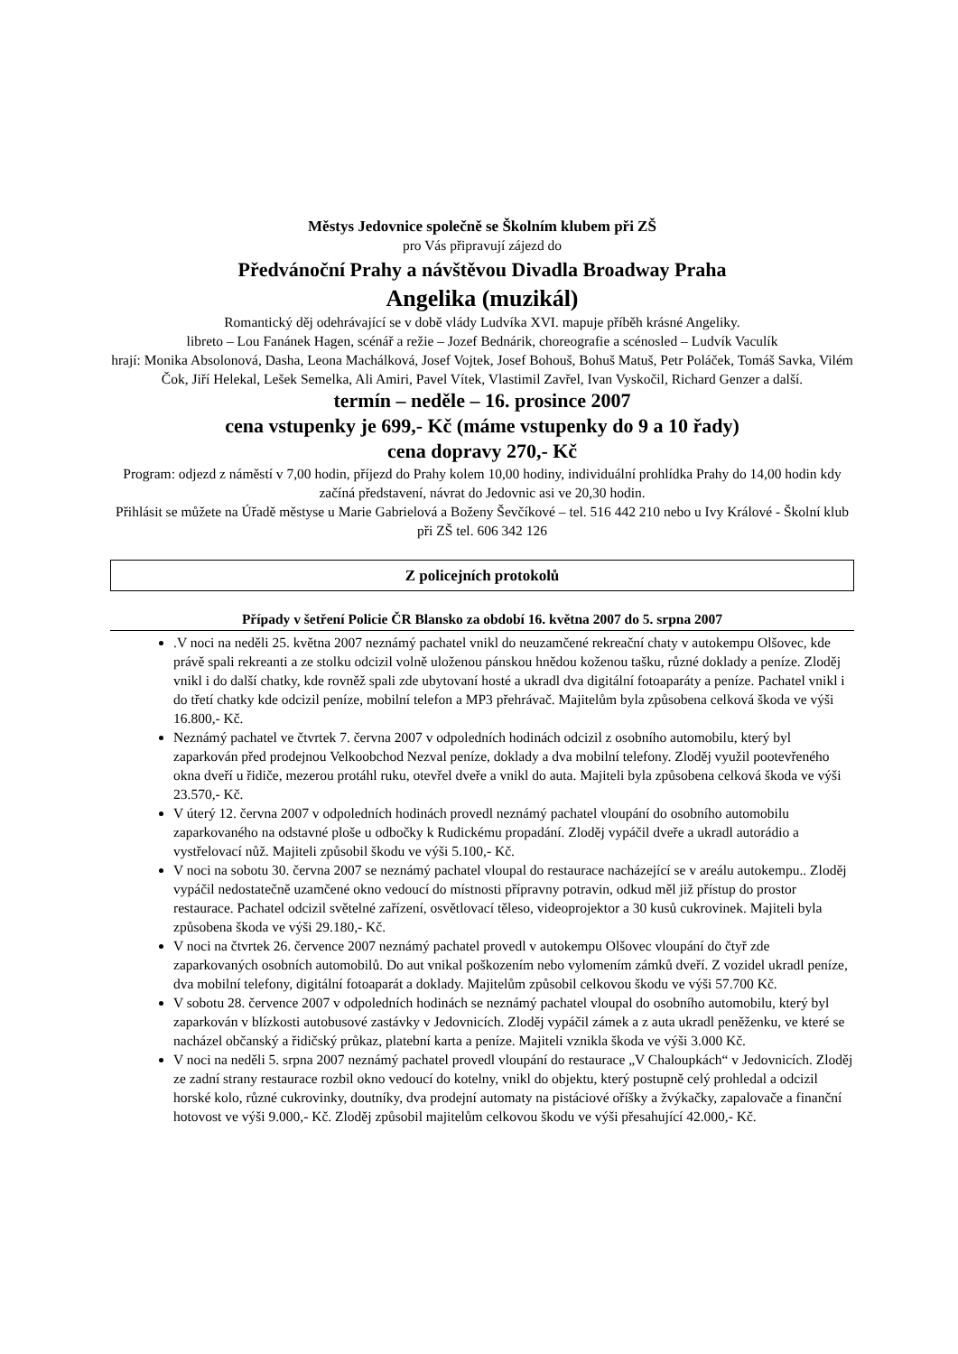Městys Jedovnice společně se Školním klubem při ZŠ
pro Vás připravují zájezd do
Předvánoční Prahy a návštěvou Divadla Broadway Praha
Angelika (muzikál)
Romantický děj odehrávající se v době vlády Ludvíka XVI. mapuje příběh krásné Angeliky.
libreto – Lou Fanánek Hagen, scénář a režie – Jozef Bednárik, choreografie a scénosled – Ludvík Vaculík
hrají: Monika Absolonová, Dasha, Leona Machálková, Josef Vojtek, Josef Bohouš, Bohuš Matuš, Petr Poláček, Tomáš Savka, Vilém Čok, Jiří Helekal, Lešek Semelka, Ali Amiri, Pavel Vítek, Vlastimil Zavřel, Ivan Vyskočil, Richard Genzer a další.
termín – neděle – 16. prosince 2007
cena vstupenky je 699,- Kč (máme vstupenky do 9 a 10 řady)
cena dopravy 270,- Kč
Program: odjezd z náměstí v 7,00 hodin, příjezd do Prahy kolem 10,00 hodiny, individuální prohlídka Prahy do 14,00 hodin kdy začíná představení, návrat do Jedovnic asi ve 20,30 hodin.
Přihlásit se můžete na Úřadě městyse u Marie Gabrielová a Boženy Ševčíkové – tel. 516 442 210 nebo u Ivy Králové - Školní klub při ZŠ tel. 606 342 126
Z policejních protokolů
Případy v šetření Policie ČR Blansko za období 16. května 2007 do 5. srpna 2007
.V noci na neděli 25. května 2007 neznámý pachatel vnikl do neuzamčené rekreační chaty v autokempu Olšovec, kde právě spali rekreanti a ze stolku odcizil volně uloženou pánskou hnědou koženou tašku, různé doklady a peníze. Zloděj vnikl i do další chatky, kde rovněž spali zde ubytovaní hosté a ukradl dva digitální fotoaparáty a peníze. Pachatel vnikl i do třetí chatky kde odcizil peníze, mobilní telefon a MP3 přehrávač. Majitelům byla způsobena celková škoda ve výši 16.800,- Kč.
Neznámý pachatel ve čtvrtek 7. června 2007 v odpoledních hodinách odcizil z osobního automobilu, který byl zaparkován před prodejnou Velkoobchod Nezval peníze, doklady a dva mobilní telefony. Zloděj využil pootevřeného okna dveří u řidiče, mezerou protáhl ruku, otevřel dveře a vnikl do auta. Majiteli byla způsobena celková škoda ve výši 23.570,- Kč.
V úterý 12. června 2007 v odpoledních hodinách provedl neznámý pachatel vloupání do osobního automobilu zaparkovaného na odstavné ploše u odbočky k Rudickému propadání. Zloděj vypáčil dveře a ukradl autorádio a vystřelovací nůž. Majiteli způsobil škodu ve výši 5.100,- Kč.
V noci na sobotu 30. června 2007 se neznámý pachatel vloupal do restaurace nacházející se v areálu autokempu.. Zloděj vypáčil nedostatečně uzamčené okno vedoucí do místnosti přípravny potravin, odkud měl již přístup do prostor restaurace. Pachatel odcizil světelné zařízení, osvětlovací těleso, videoprojektor a 30 kusů cukrovinek. Majiteli byla způsobena škoda ve výši 29.180,- Kč.
V noci na čtvrtek 26. července 2007 neznámý pachatel provedl v autokempu Olšovec vloupání do čtyř zde zaparkovaných osobních automobilů. Do aut vnikal poškozením nebo vylomením zámků dveří. Z vozidel ukradl peníze, dva mobilní telefony, digitální fotoaparát a doklady. Majitelům způsobil celkovou škodu ve výši 57.700 Kč.
V sobotu 28. července 2007 v odpoledních hodinách se neznámý pachatel vloupal do osobního automobilu, který byl zaparkován v blízkosti autobusové zastávky v Jedovnicích. Zloděj vypáčil zámek a z auta ukradl peněženku, ve které se nacházel občanský a řidičský průkaz, platební karta a peníze. Majiteli vznikla škoda ve výši 3.000 Kč.
V noci na neděli 5. srpna 2007 neznámý pachatel provedl vloupání do restaurace „V Chaloupkách“ v Jedovnicích. Zloděj ze zadní strany restaurace rozbil okno vedoucí do kotelny, vnikl do objektu, který postupně celý prohledal a odcizil horské kolo, různé cukrovinky, doutníky, dva prodejní automaty na pistáciové oříšky a žvýkačky, zapalovače a finanční hotovost ve výši 9.000,- Kč. Zloděj způsobil majitelům celkovou škodu ve výši přesahující 42.000,- Kč.